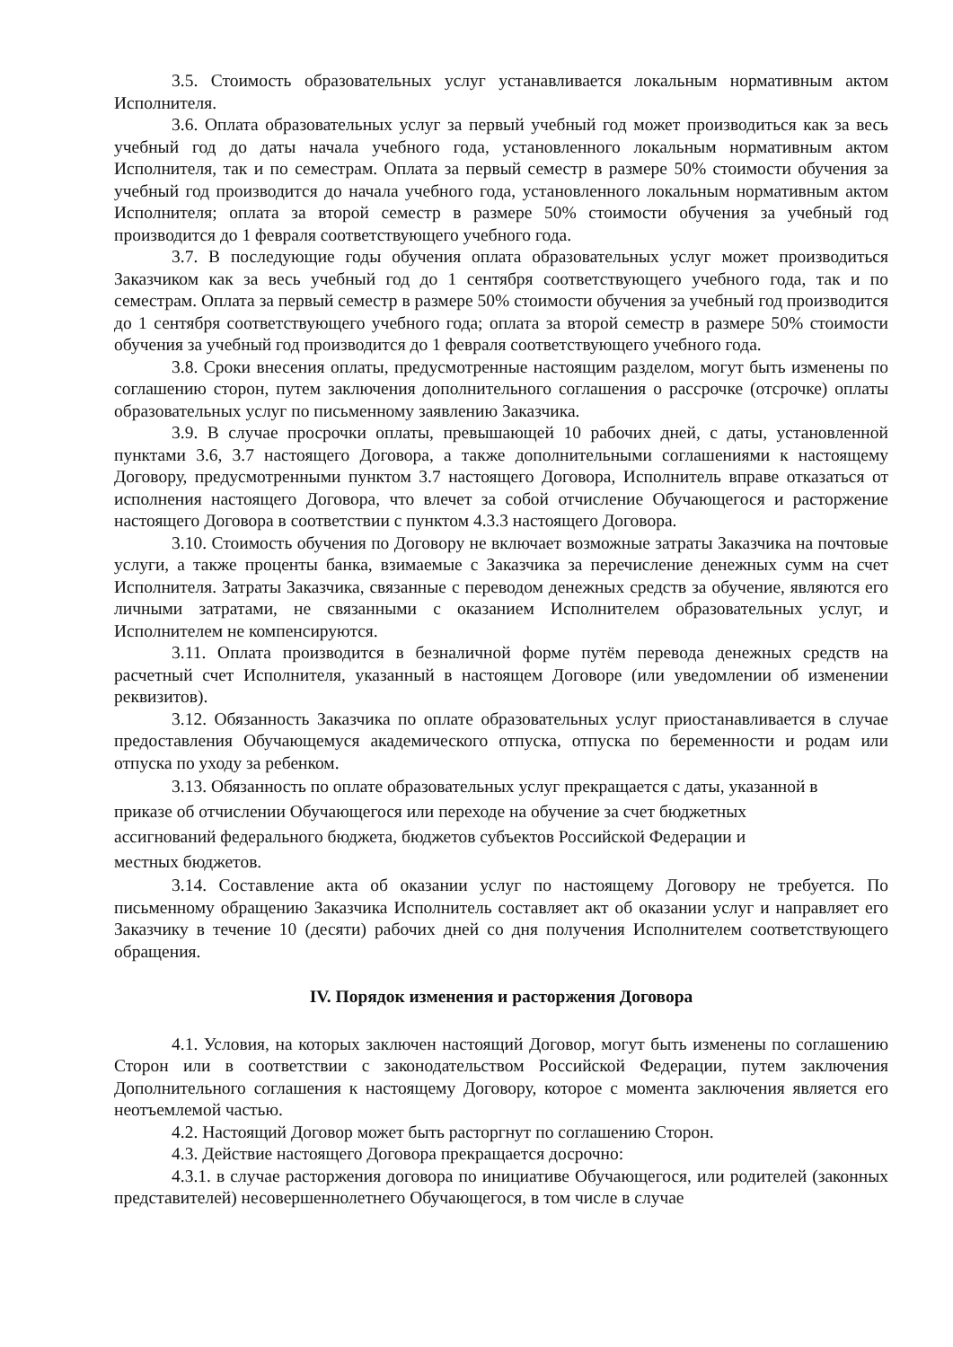3.5. Стоимость образовательных услуг устанавливается локальным нормативным актом Исполнителя.
3.6. Оплата образовательных услуг за первый учебный год может производиться как за весь учебный год до даты начала учебного года, установленного локальным нормативным актом Исполнителя, так и по семестрам. Оплата за первый семестр в размере 50% стоимости обучения за учебный год производится до начала учебного года, установленного локальным нормативным актом Исполнителя; оплата за второй семестр в размере 50% стоимости обучения за учебный год производится до 1 февраля соответствующего учебного года.
3.7. В последующие годы обучения оплата образовательных услуг может производиться Заказчиком как за весь учебный год до 1 сентября соответствующего учебного года, так и по семестрам. Оплата за первый семестр в размере 50% стоимости обучения за учебный год производится до 1 сентября соответствующего учебного года; оплата за второй семестр в размере 50% стоимости обучения за учебный год производится до 1 февраля соответствующего учебного года.
3.8. Сроки внесения оплаты, предусмотренные настоящим разделом, могут быть изменены по соглашению сторон, путем заключения дополнительного соглашения о рассрочке (отсрочке) оплаты образовательных услуг по письменному заявлению Заказчика.
3.9. В случае просрочки оплаты, превышающей 10 рабочих дней, с даты, установленной пунктами 3.6, 3.7 настоящего Договора, а также дополнительными соглашениями к настоящему Договору, предусмотренными пунктом 3.7 настоящего Договора, Исполнитель вправе отказаться от исполнения настоящего Договора, что влечет за собой отчисление Обучающегося и расторжение настоящего Договора в соответствии с пунктом 4.3.3 настоящего Договора.
3.10. Стоимость обучения по Договору не включает возможные затраты Заказчика на почтовые услуги, а также проценты банка, взимаемые с Заказчика за перечисление денежных сумм на счет Исполнителя. Затраты Заказчика, связанные с переводом денежных средств за обучение, являются его личными затратами, не связанными с оказанием Исполнителем образовательных услуг, и Исполнителем не компенсируются.
3.11. Оплата производится в безналичной форме путём перевода денежных средств на расчетный счет Исполнителя, указанный в настоящем Договоре (или уведомлении об изменении реквизитов).
3.12. Обязанность Заказчика по оплате образовательных услуг приостанавливается в случае предоставления Обучающемуся академического отпуска, отпуска по беременности и родам или отпуска по уходу за ребенком.
3.13. Обязанность по оплате образовательных услуг прекращается с даты, указанной в
приказе об отчислении Обучающегося или переходе на обучение за счет бюджетных
ассигнований федерального бюджета, бюджетов субъектов Российской Федерации и
местных бюджетов.
3.14. Составление акта об оказании услуг по настоящему Договору не требуется. По письменному обращению Заказчика Исполнитель составляет акт об оказании услуг и направляет его Заказчику в течение 10 (десяти) рабочих дней со дня получения Исполнителем соответствующего обращения.
IV. Порядок изменения и расторжения Договора
4.1. Условия, на которых заключен настоящий Договор, могут быть изменены по соглашению Сторон или в соответствии с законодательством Российской Федерации, путем заключения Дополнительного соглашения к настоящему Договору, которое с момента заключения является его неотъемлемой частью.
4.2. Настоящий Договор может быть расторгнут по соглашению Сторон.
4.3. Действие настоящего Договора прекращается досрочно:
4.3.1. в случае расторжения договора по инициативе Обучающегося, или родителей (законных представителей) несовершеннолетнего Обучающегося, в том числе в случае